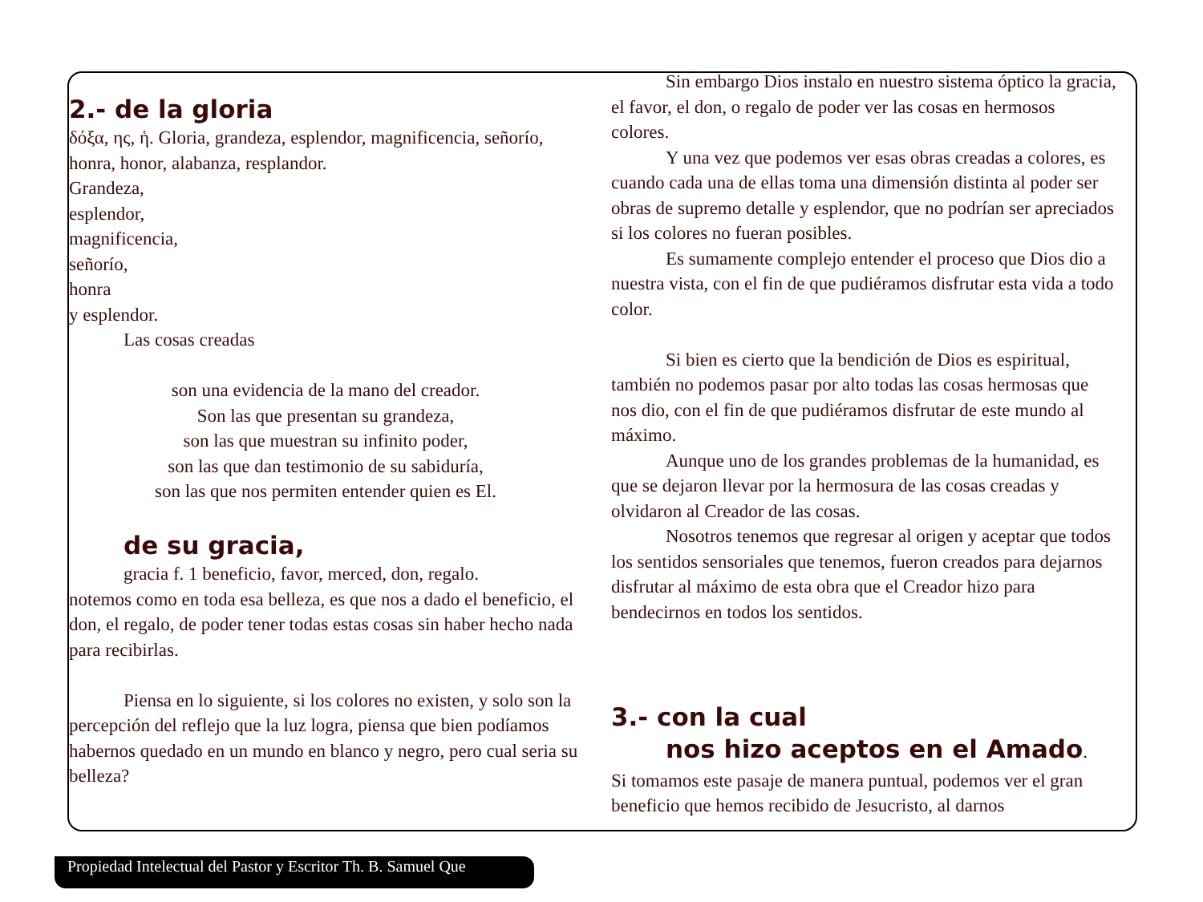2.- de la gloria
δόξα, ης, ἡ. Gloria, grandeza, esplendor, magnificencia, señorío, honra, honor, alabanza, resplandor.
Grandeza,
esplendor,
magnificencia,
señorío,
honra
y esplendor.
Las cosas creadas
son una evidencia de la mano del creador.
Son las que presentan su grandeza,
son las que muestran su infinito poder,
son las que dan testimonio de su sabiduría,
son las que nos permiten entender quien es El.
de su gracia,
gracia f. 1 beneficio, favor, merced, don, regalo.
notemos como en toda esa belleza, es que nos a dado el beneficio, el don, el regalo, de poder tener todas estas cosas sin haber hecho nada para recibirlas.
Piensa en lo siguiente, si los colores no existen, y solo son la percepción del reflejo que la luz logra, piensa que bien podíamos habernos quedado en un mundo en blanco y negro, pero cual seria su belleza?
Sin embargo Dios instalo en nuestro sistema óptico la gracia, el favor, el don, o regalo de poder ver las cosas en hermosos colores.
Y una vez que podemos ver esas obras creadas a colores, es cuando cada una de ellas toma una dimensión distinta al poder ser obras de supremo detalle y esplendor, que no podrían ser apreciados si los colores no fueran posibles.
Es sumamente complejo entender el proceso que Dios dio a nuestra vista, con el fin de que pudiéramos disfrutar esta vida a todo color.
Si bien es cierto que la bendición de Dios es espiritual, también no podemos pasar por alto todas las cosas hermosas que nos dio, con el fin de que pudiéramos disfrutar de este mundo al máximo.
Aunque uno de los grandes problemas de la humanidad, es que se dejaron llevar por la hermosura de las cosas creadas y olvidaron al Creador de las cosas.
Nosotros tenemos que regresar al origen y aceptar que todos los sentidos sensoriales que tenemos, fueron creados para dejarnos disfrutar al máximo de esta obra que el Creador hizo para bendecirnos en todos los sentidos.
3.- con la cual
nos hizo aceptos en el Amado.
Si tomamos este pasaje de manera puntual, podemos ver el gran beneficio que hemos recibido de Jesucristo, al darnos
Propiedad Intelectual del Pastor y Escritor Th. B. Samuel Que